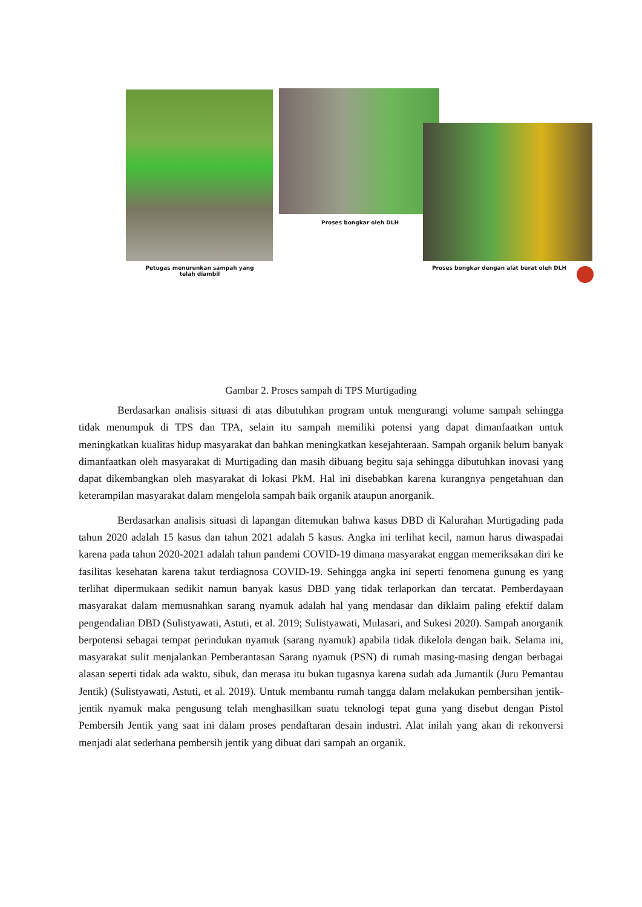Petugas menurunkan sampah yang
telah diambil
Proses bongkar oleh DLH
Proses bongkar dengan alat berat oleh DLH
Gambar 2. Proses sampah di TPS Murtigading
Berdasarkan analisis situasi di atas dibutuhkan program untuk mengurangi volume sampah sehingga tidak menumpuk di TPS dan TPA, selain itu sampah memiliki potensi yang dapat dimanfaatkan untuk meningkatkan kualitas hidup masyarakat dan bahkan meningkatkan kesejahteraan. Sampah organik belum banyak dimanfaatkan oleh masyarakat di Murtigading dan masih dibuang begitu saja sehingga dibutuhkan inovasi yang dapat dikembangkan oleh masyarakat di lokasi PkM. Hal ini disebabkan karena kurangnya pengetahuan dan keterampilan masyarakat dalam mengelola sampah baik organik ataupun anorganik.
Berdasarkan analisis situasi di lapangan ditemukan bahwa kasus DBD di Kalurahan Murtigading pada tahun 2020 adalah 15 kasus dan tahun 2021 adalah 5 kasus. Angka ini terlihat kecil, namun harus diwaspadai karena pada tahun 2020-2021 adalah tahun pandemi COVID-19 dimana masyarakat enggan memeriksakan diri ke fasilitas kesehatan karena takut terdiagnosa COVID-19. Sehingga angka ini seperti fenomena gunung es yang terlihat dipermukaan sedikit namun banyak kasus DBD yang tidak terlaporkan dan tercatat. Pemberdayaan masyarakat dalam memusnahkan sarang nyamuk adalah hal yang mendasar dan diklaim paling efektif dalam pengendalian DBD (Sulistyawati, Astuti, et al. 2019; Sulistyawati, Mulasari, and Sukesi 2020). Sampah anorganik berpotensi sebagai tempat perindukan nyamuk (sarang nyamuk) apabila tidak dikelola dengan baik. Selama ini, masyarakat sulit menjalankan Pemberantasan Sarang nyamuk (PSN) di rumah masing-masing dengan berbagai alasan seperti tidak ada waktu, sibuk, dan merasa itu bukan tugasnya karena sudah ada Jumantik (Juru Pemantau Jentik) (Sulistyawati, Astuti, et al. 2019). Untuk membantu rumah tangga dalam melakukan pembersihan jentik-jentik nyamuk maka pengusung telah menghasilkan suatu teknologi tepat guna yang disebut dengan Pistol Pembersih Jentik yang saat ini dalam proses pendaftaran desain industri. Alat inilah yang akan di rekonversi menjadi alat sederhana pembersih jentik yang dibuat dari sampah an organik.